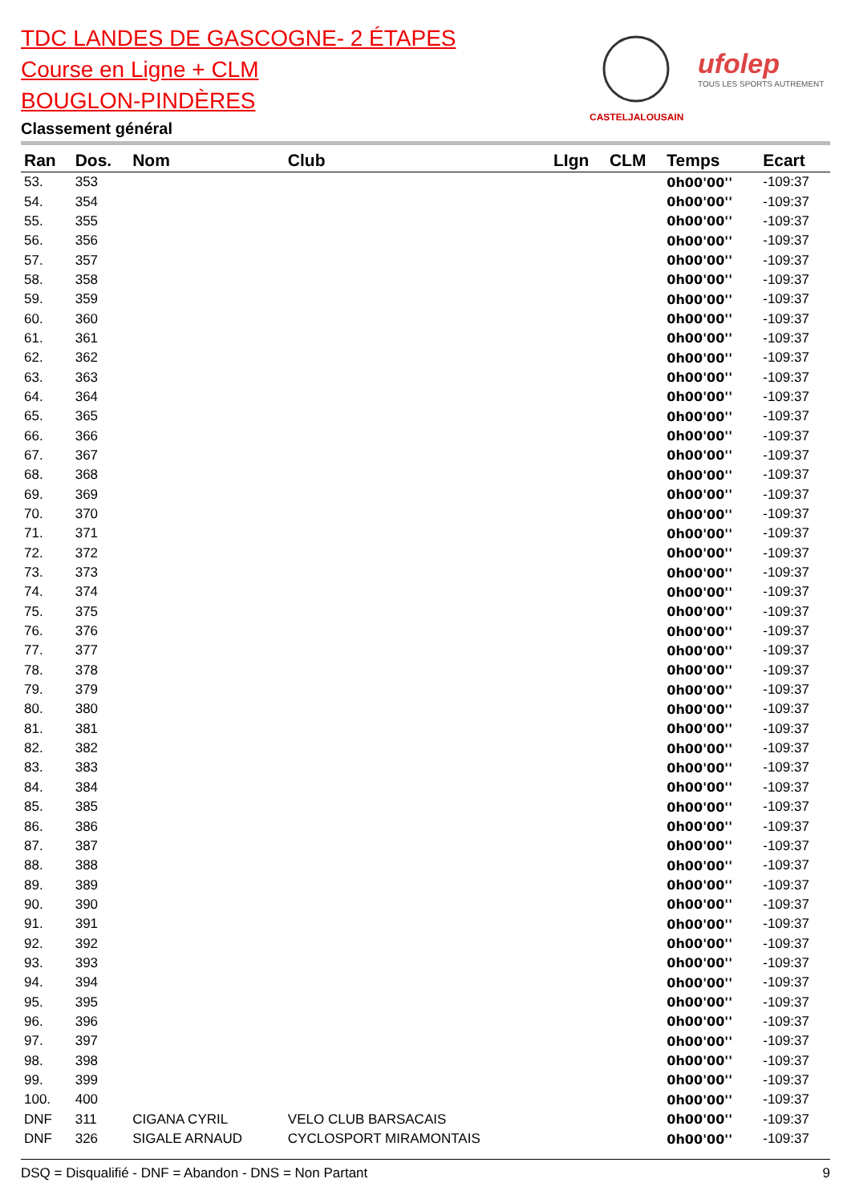TDC LANDES DE GASCOGNE- 2 ÉTAPES
Course en Ligne + CLM
BOUGLON-PINDÈRES
Classement général
CASTELJALOUSAIN
ufolep
TOUS LES SPORTS AUTREMENT
| Ran | Dos. | Nom | Club | LIgn | CLM | Temps | Ecart |
| --- | --- | --- | --- | --- | --- | --- | --- |
| 53. | 353 | | | | | 0h00'00'' | -109:37 |
| 54. | 354 | | | | | 0h00'00'' | -109:37 |
| 55. | 355 | | | | | 0h00'00'' | -109:37 |
| 56. | 356 | | | | | 0h00'00'' | -109:37 |
| 57. | 357 | | | | | 0h00'00'' | -109:37 |
| 58. | 358 | | | | | 0h00'00'' | -109:37 |
| 59. | 359 | | | | | 0h00'00'' | -109:37 |
| 60. | 360 | | | | | 0h00'00'' | -109:37 |
| 61. | 361 | | | | | 0h00'00'' | -109:37 |
| 62. | 362 | | | | | 0h00'00'' | -109:37 |
| 63. | 363 | | | | | 0h00'00'' | -109:37 |
| 64. | 364 | | | | | 0h00'00'' | -109:37 |
| 65. | 365 | | | | | 0h00'00'' | -109:37 |
| 66. | 366 | | | | | 0h00'00'' | -109:37 |
| 67. | 367 | | | | | 0h00'00'' | -109:37 |
| 68. | 368 | | | | | 0h00'00'' | -109:37 |
| 69. | 369 | | | | | 0h00'00'' | -109:37 |
| 70. | 370 | | | | | 0h00'00'' | -109:37 |
| 71. | 371 | | | | | 0h00'00'' | -109:37 |
| 72. | 372 | | | | | 0h00'00'' | -109:37 |
| 73. | 373 | | | | | 0h00'00'' | -109:37 |
| 74. | 374 | | | | | 0h00'00'' | -109:37 |
| 75. | 375 | | | | | 0h00'00'' | -109:37 |
| 76. | 376 | | | | | 0h00'00'' | -109:37 |
| 77. | 377 | | | | | 0h00'00'' | -109:37 |
| 78. | 378 | | | | | 0h00'00'' | -109:37 |
| 79. | 379 | | | | | 0h00'00'' | -109:37 |
| 80. | 380 | | | | | 0h00'00'' | -109:37 |
| 81. | 381 | | | | | 0h00'00'' | -109:37 |
| 82. | 382 | | | | | 0h00'00'' | -109:37 |
| 83. | 383 | | | | | 0h00'00'' | -109:37 |
| 84. | 384 | | | | | 0h00'00'' | -109:37 |
| 85. | 385 | | | | | 0h00'00'' | -109:37 |
| 86. | 386 | | | | | 0h00'00'' | -109:37 |
| 87. | 387 | | | | | 0h00'00'' | -109:37 |
| 88. | 388 | | | | | 0h00'00'' | -109:37 |
| 89. | 389 | | | | | 0h00'00'' | -109:37 |
| 90. | 390 | | | | | 0h00'00'' | -109:37 |
| 91. | 391 | | | | | 0h00'00'' | -109:37 |
| 92. | 392 | | | | | 0h00'00'' | -109:37 |
| 93. | 393 | | | | | 0h00'00'' | -109:37 |
| 94. | 394 | | | | | 0h00'00'' | -109:37 |
| 95. | 395 | | | | | 0h00'00'' | -109:37 |
| 96. | 396 | | | | | 0h00'00'' | -109:37 |
| 97. | 397 | | | | | 0h00'00'' | -109:37 |
| 98. | 398 | | | | | 0h00'00'' | -109:37 |
| 99. | 399 | | | | | 0h00'00'' | -109:37 |
| 100. | 400 | | | | | 0h00'00'' | -109:37 |
| DNF | 311 | CIGANA CYRIL | VELO CLUB BARSACAIS | | | 0h00'00'' | -109:37 |
| DNF | 326 | SIGALE ARNAUD | CYCLOSPORT MIRAMONTAIS | | | 0h00'00'' | -109:37 |
DSQ = Disqualifié - DNF = Abandon - DNS = Non Partant 9